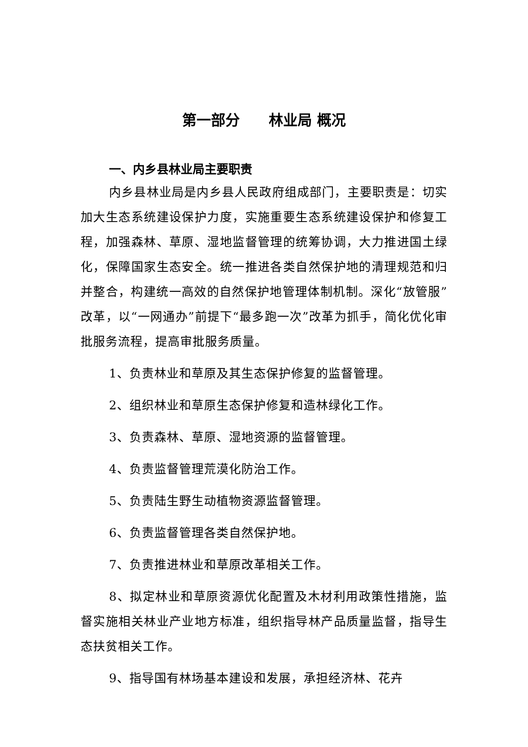第一部分　　林业局 概况
一、内乡县林业局主要职责
内乡县林业局是内乡县人民政府组成部门，主要职责是：切实加大生态系统建设保护力度，实施重要生态系统建设保护和修复工程，加强森林、草原、湿地监督管理的统筹协调，大力推进国土绿化，保障国家生态安全。统一推进各类自然保护地的清理规范和归并整合，构建统一高效的自然保护地管理体制机制。深化“放管服”改革，以“一网通办”前提下“最多跑一次”改革为抓手，简化优化审批服务流程，提高审批服务质量。
1、负责林业和草原及其生态保护修复的监督管理。
2、组织林业和草原生态保护修复和造林绿化工作。
3、负责森林、草原、湿地资源的监督管理。
4、负责监督管理荒漠化防治工作。
5、负责陆生野生动植物资源监督管理。
6、负责监督管理各类自然保护地。
7、负责推进林业和草原改革相关工作。
8、拟定林业和草原资源优化配置及木材利用政策性措施，监督实施相关林业产业地方标准，组织指导林产品质量监督，指导生态扶贫相关工作。
9、指导国有林场基本建设和发展，承担经济林、花卉